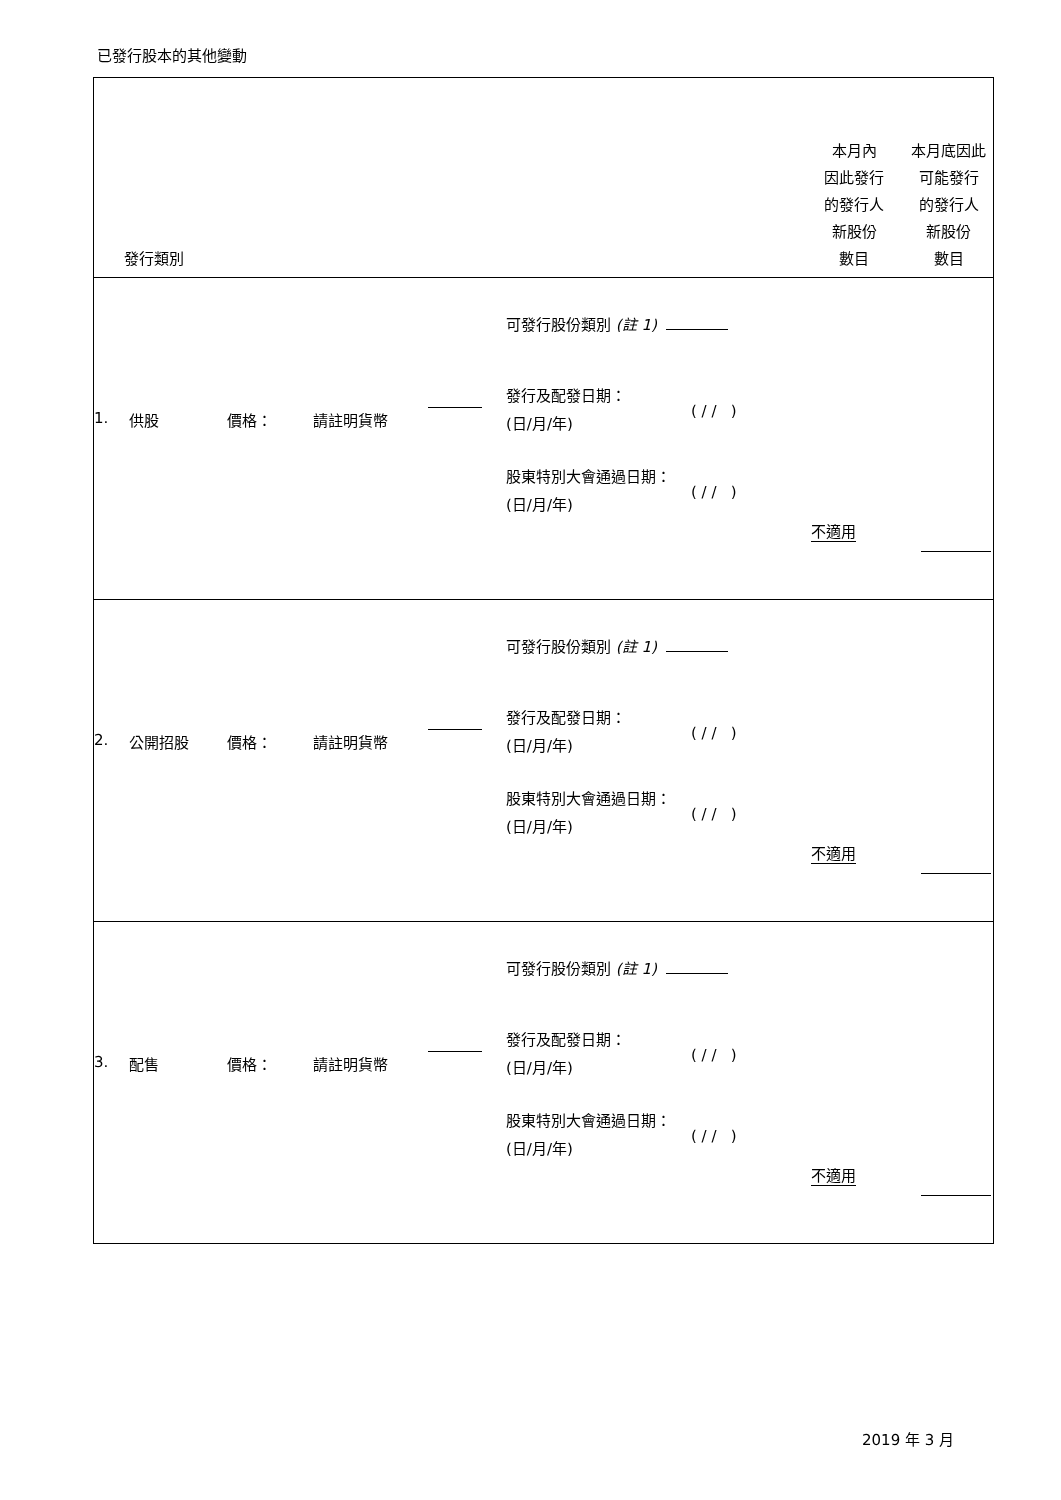已發行股本的其他變動
| 發行類別 | 本月內 因此發行 的發行人 新股份 數目 | 本月底因此 可能發行 的發行人 新股份 數目 |
| 可發行股份類別 (註 1) 1. 供股 價格： 請註明貨幣 發行及配發日期： (日/月/年) ( / / ) 股東特別大會通過日期： (日/月/年) ( / / ) 不適用 | | |
| 可發行股份類別 (註 1) 2. 公開招股 價格： 請註明貨幣 發行及配發日期： (日/月/年) ( / / ) 股東特別大會通過日期： (日/月/年) ( / / ) 不適用 | | |
| 可發行股份類別 (註 1) 3. 配售 價格： 請註明貨幣 發行及配發日期： (日/月/年) ( / / ) 股東特別大會通過日期： (日/月/年) ( / / ) 不適用 | | |
2019 年 3 月